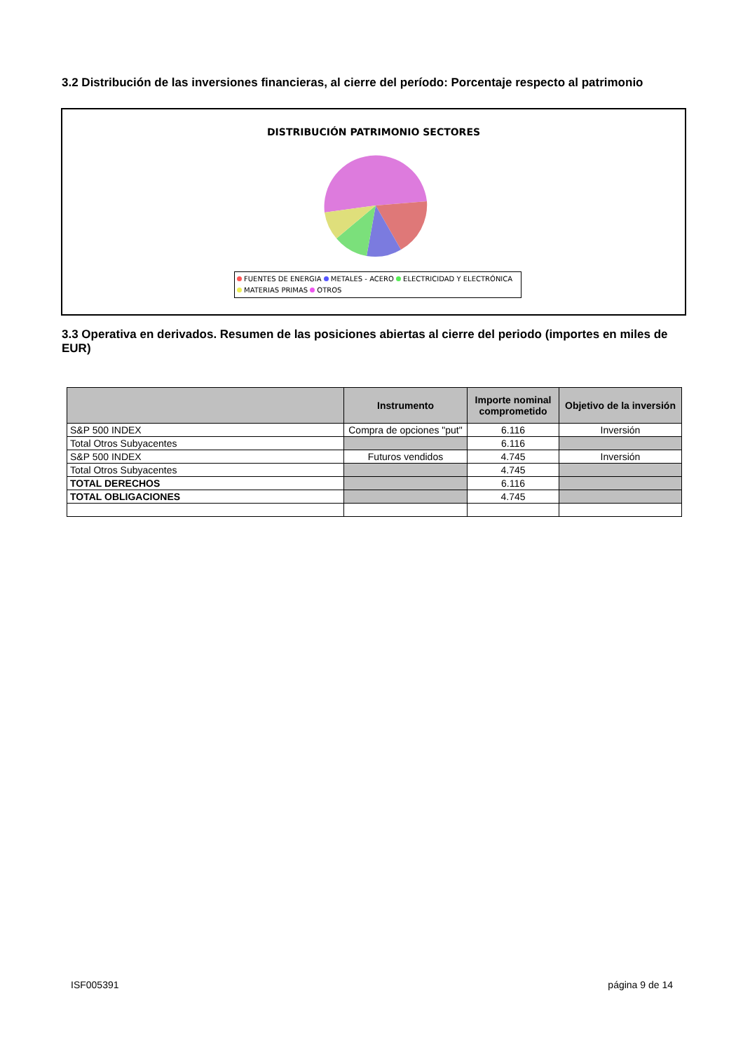3.2 Distribución de las inversiones financieras, al cierre del período: Porcentaje respecto al patrimonio
DISTRIBUCIÓN PATRIMONIO SECTORES
FUENTES DE ENERGIA METALES - ACERO ELECTRICIDAD Y ELECTRÓNICA
MATERIAS PRIMAS OTROS
3.3 Operativa en derivados. Resumen de las posiciones abiertas al cierre del periodo (importes en miles de EUR)
| | Instrumento | Importe nominal comprometido | Objetivo de la inversión |
| --- | --- | --- | --- |
| S&P 500 INDEX | Compra de opciones "put" | 6.116 | Inversión |
| Total Otros Subyacentes | | 6.116 | |
| S&P 500 INDEX | Futuros vendidos | 4.745 | Inversión |
| Total Otros Subyacentes | | 4.745 | |
| TOTAL DERECHOS | | 6.116 | |
| TOTAL OBLIGACIONES | | 4.745 | |
ISF005391 página 9 de 14